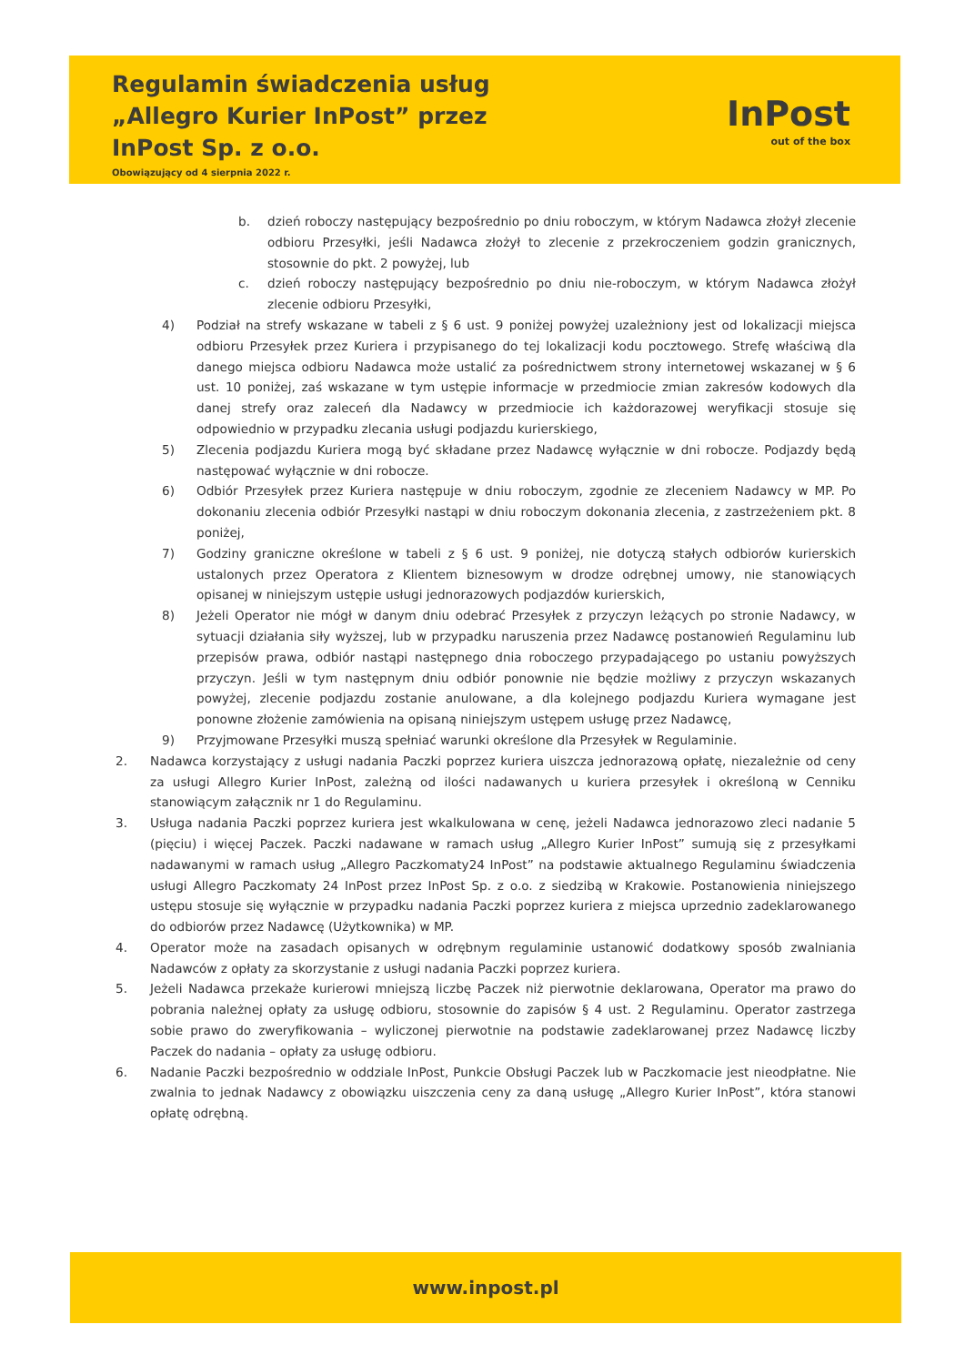Regulamin świadczenia usług
„Allegro Kurier InPost” przez
InPost Sp. z o.o.
Obowiązujący od 4 sierpnia 2022 r.
InPost
out of the box
b. dzień roboczy następujący bezpośrednio po dniu roboczym, w którym Nadawca złożył zlecenie odbioru Przesyłki, jeśli Nadawca złożył to zlecenie z przekroczeniem godzin granicznych, stosownie do pkt. 2 powyżej, lub
c. dzień roboczy następujący bezpośrednio po dniu nie-roboczym, w którym Nadawca złożył zlecenie odbioru Przesyłki,
4) Podział na strefy wskazane w tabeli z § 6 ust. 9 poniżej powyżej uzależniony jest od lokalizacji miejsca odbioru Przesyłek przez Kuriera i przypisanego do tej lokalizacji kodu pocztowego. Strefę właściwą dla danego miejsca odbioru Nadawca może ustalić za pośrednictwem strony internetowej wskazanej w § 6 ust. 10 poniżej, zaś wskazane w tym ustępie informacje w przedmiocie zmian zakresów kodowych dla danej strefy oraz zaleceń dla Nadawcy w przedmiocie ich każdorazowej weryfikacji stosuje się odpowiednio w przypadku zlecania usługi podjazdu kurierskiego,
5) Zlecenia podjazdu Kuriera mogą być składane przez Nadawcę wyłącznie w dni robocze. Podjazdy będą następować wyłącznie w dni robocze.
6) Odbiór Przesyłek przez Kuriera następuje w dniu roboczym, zgodnie ze zleceniem Nadawcy w MP. Po dokonaniu zlecenia odbiór Przesyłki nastąpi w dniu roboczym dokonania zlecenia, z zastrzeżeniem pkt. 8 poniżej,
7) Godziny graniczne określone w tabeli z § 6 ust. 9 poniżej, nie dotyczą stałych odbiorów kurierskich ustalonych przez Operatora z Klientem biznesowym w drodze odrębnej umowy, nie stanowiących opisanej w niniejszym ustępie usługi jednorazowych podjazdów kurierskich,
8) Jeżeli Operator nie mógł w danym dniu odebrać Przesyłek z przyczyn leżących po stronie Nadawcy, w sytuacji działania siły wyższej, lub w przypadku naruszenia przez Nadawcę postanowień Regulaminu lub przepisów prawa, odbiór nastąpi następnego dnia roboczego przypadającego po ustaniu powyższych przyczyn. Jeśli w tym następnym dniu odbiór ponownie nie będzie możliwy z przyczyn wskazanych powyżej, zlecenie podjazdu zostanie anulowane, a dla kolejnego podjazdu Kuriera wymagane jest ponowne złożenie zamówienia na opisaną niniejszym ustępem usługę przez Nadawcę,
9) Przyjmowane Przesyłki muszą spełniać warunki określone dla Przesyłek w Regulaminie.
2. Nadawca korzystający z usługi nadania Paczki poprzez kuriera uiszcza jednorazową opłatę, niezależnie od ceny za usługi Allegro Kurier InPost, zależną od ilości nadawanych u kuriera przesyłek i określoną w Cenniku stanowiącym załącznik nr 1 do Regulaminu.
3. Usługa nadania Paczki poprzez kuriera jest wkalkulowana w cenę, jeżeli Nadawca jednorazowo zleci nadanie 5 (pięciu) i więcej Paczek. Paczki nadawane w ramach usług „Allegro Kurier InPost” sumują się z przesyłkami nadawanymi w ramach usług „Allegro Paczkomaty24 InPost” na podstawie aktualnego Regulaminu świadczenia usługi Allegro Paczkomaty 24 InPost przez InPost Sp. z o.o. z siedzibą w Krakowie. Postanowienia niniejszego ustępu stosuje się wyłącznie w przypadku nadania Paczki poprzez kuriera z miejsca uprzednio zadeklarowanego do odbiorów przez Nadawcę (Użytkownika) w MP.
4. Operator może na zasadach opisanych w odrębnym regulaminie ustanowić dodatkowy sposób zwalniania Nadawców z opłaty za skorzystanie z usługi nadania Paczki poprzez kuriera.
5. Jeżeli Nadawca przekaże kurierowi mniejszą liczbę Paczek niż pierwotnie deklarowana, Operator ma prawo do pobrania należnej opłaty za usługę odbioru, stosownie do zapisów § 4 ust. 2 Regulaminu. Operator zastrzega sobie prawo do zweryfikowania – wyliczonej pierwotnie na podstawie zadeklarowanej przez Nadawcę liczby Paczek do nadania – opłaty za usługę odbioru.
6. Nadanie Paczki bezpośrednio w oddziale InPost, Punkcie Obsługi Paczek lub w Paczkomacie jest nieodpłatne. Nie zwalnia to jednak Nadawcy z obowiązku uiszczenia ceny za daną usługę „Allegro Kurier InPost”, która stanowi opłatę odrębną.
www.inpost.pl